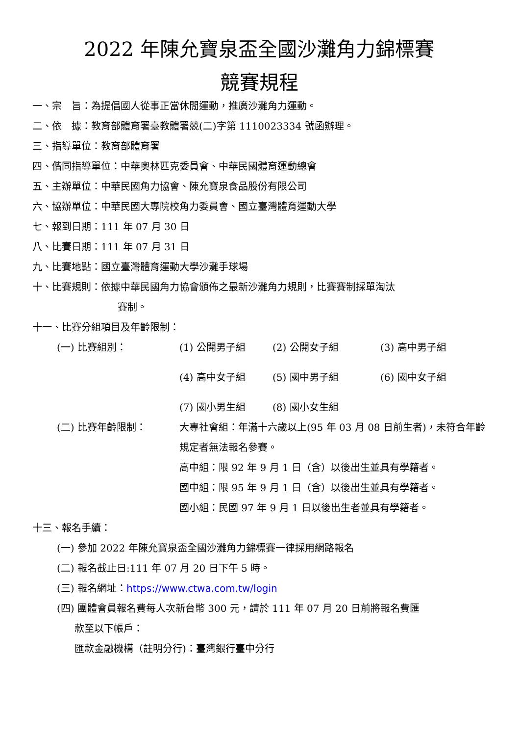2022 年陳允寶泉盃全國沙灘角力錦標賽
競賽規程
一、宗　旨：為提倡國人從事正當休閒運動，推廣沙灘角力運動。
二、依　據：教育部體育署臺教體署競(二)字第 1110023334 號函辦理。
三、指導單位：教育部體育署
四、偕同指導單位：中華奧林匹克委員會、中華民國體育運動總會
五、主辦單位：中華民國角力協會、陳允寶泉食品股份有限公司
六、協辦單位：中華民國大專院校角力委員會、國立臺灣體育運動大學
七、報到日期：111 年 07 月 30 日
八、比賽日期：111 年 07 月 31 日
九、比賽地點：國立臺灣體育運動大學沙灘手球場
十、比賽規則：依據中華民國角力協會頒佈之最新沙灘角力規則，比賽賽制採單淘汰
賽制。
十一、比賽分組項目及年齡限制：
(一) 比賽組別：
(1) 公開男子組 (2) 公開女子組 (3) 高中男子組 (4) 高中女子組 (5) 國中男子組 (6) 國中女子組 (7) 國小男生組 (8) 國小女生組
(二) 比賽年齡限制：
大專社會組：年滿十六歲以上(95 年 03 月 08 日前生者)，未符合年齡規定者無法報名參賽。
高中組：限 92 年 9 月 1 日（含）以後出生並具有學籍者。
國中組：限 95 年 9 月 1 日（含）以後出生並具有學籍者。
國小組：民國 97 年 9 月 1 日以後出生者並具有學籍者。
十三、報名手續：
(一) 參加 2022 年陳允寶泉盃全國沙灘角力錦標賽一律採用網路報名
(二) 報名截止日:111 年 07 月 20 日下午 5 時。
(三) 報名網址：https://www.ctwa.com.tw/login
(四) 團體會員報名費每人次新台幣 300 元，請於 111 年 07 月 20 日前將報名費匯
款至以下帳戶：
匯款金融機構（註明分行)：臺灣銀行臺中分行